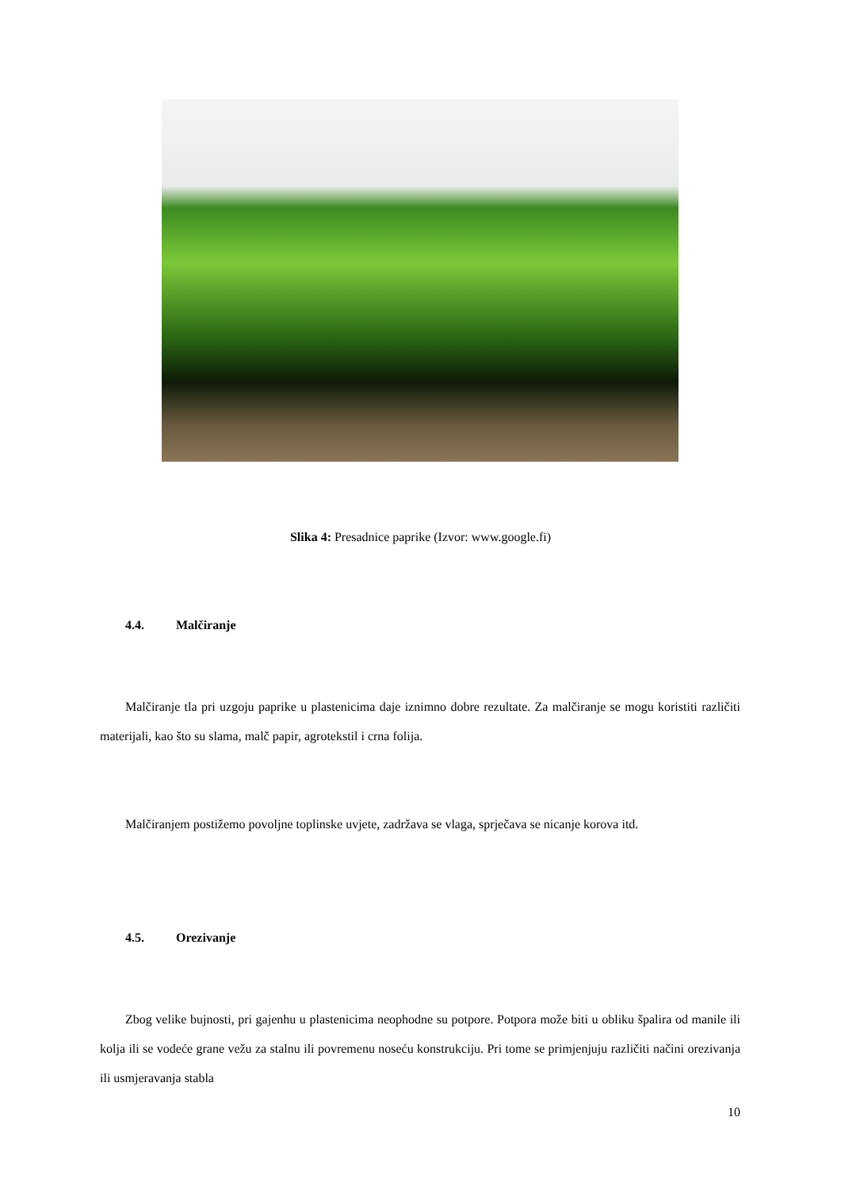Slika 4: Presadnice paprike (Izvor: www.google.fi)
4.4. Malčiranje
Malčiranje tla pri uzgoju paprike u plastenicima daje iznimno dobre rezultate. Za malčiranje se mogu koristiti različiti materijali, kao što su slama, malč papir, agrotekstil i crna folija.
Malčiranjem postižemo povoljne toplinske uvjete, zadržava se vlaga, sprječava se nicanje korova itd.
4.5. Orezivanje
Zbog velike bujnosti, pri gajenhu u plastenicima neophodne su potpore. Potpora može biti u obliku špalira od manile ili kolja ili se vodeće grane vežu za stalnu ili povremenu noseću konstrukciju. Pri tome se primjenjuju različiti načini orezivanja ili usmjeravanja stabla
10